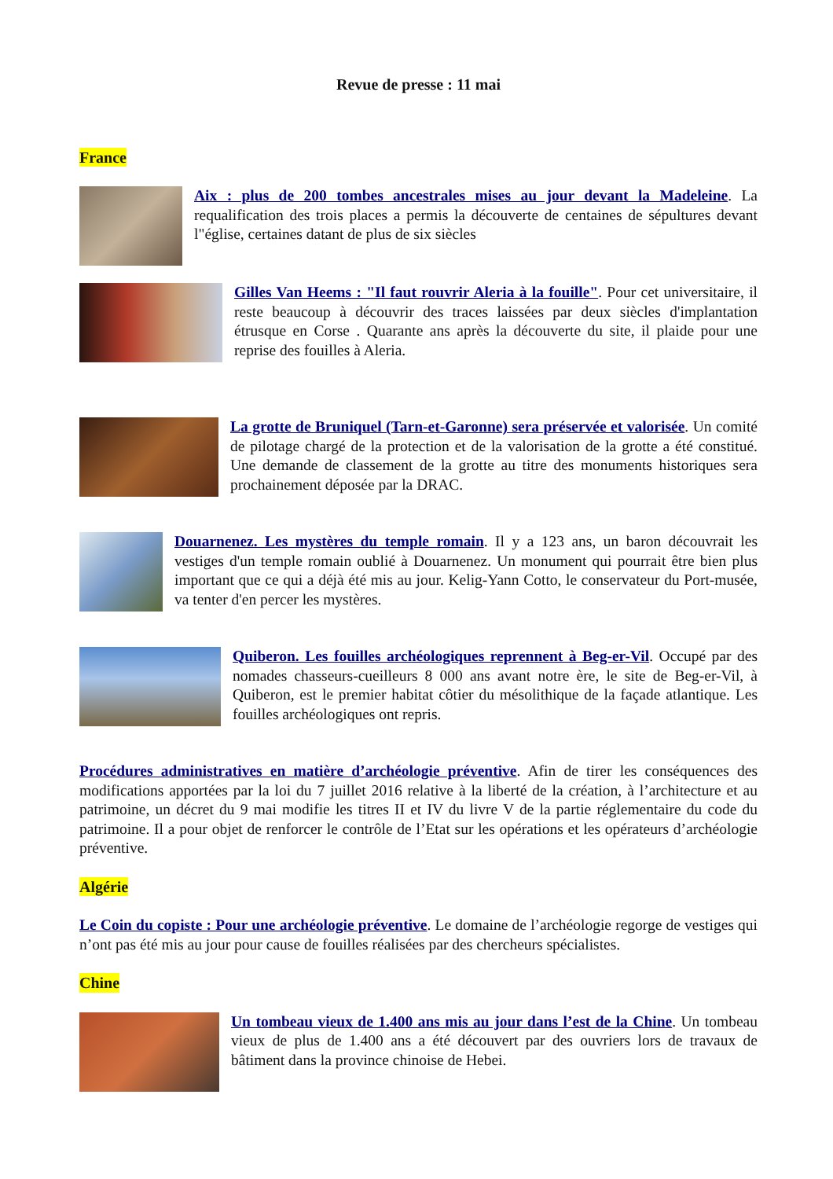Revue de presse : 11 mai
France
Aix : plus de 200 tombes ancestrales mises au jour devant la Madeleine. La requalification des trois places a permis la découverte de centaines de sépultures devant l"église, certaines datant de plus de six siècles
Gilles Van Heems : "Il faut rouvrir Aleria à la fouille". Pour cet universitaire, il reste beaucoup à découvrir des traces laissées par deux siècles d'implantation étrusque en Corse . Quarante ans après la découverte du site, il plaide pour une reprise des fouilles à Aleria.
La grotte de Bruniquel (Tarn-et-Garonne) sera préservée et valorisée. Un comité de pilotage chargé de la protection et de la valorisation de la grotte a été constitué. Une demande de classement de la grotte au titre des monuments historiques sera prochainement déposée par la DRAC.
Douarnenez. Les mystères du temple romain. Il y a 123 ans, un baron découvrait les vestiges d'un temple romain oublié à Douarnenez. Un monument qui pourrait être bien plus important que ce qui a déjà été mis au jour. Kelig-Yann Cotto, le conservateur du Port-musée, va tenter d'en percer les mystères.
Quiberon. Les fouilles archéologiques reprennent à Beg-er-Vil. Occupé par des nomades chasseurs-cueilleurs 8 000 ans avant notre ère, le site de Beg-er-Vil, à Quiberon, est le premier habitat côtier du mésolithique de la façade atlantique. Les fouilles archéologiques ont repris.
Procédures administratives en matière d’archéologie préventive. Afin de tirer les conséquences des modifications apportées par la loi du 7 juillet 2016 relative à la liberté de la création, à l’architecture et au patrimoine, un décret du 9 mai modifie les titres II et IV du livre V de la partie réglementaire du code du patrimoine. Il a pour objet de renforcer le contrôle de l’Etat sur les opérations et les opérateurs d’archéologie préventive.
Algérie
Le Coin du copiste : Pour une archéologie préventive. Le domaine de l’archéologie regorge de vestiges qui n’ont pas été mis au jour pour cause de fouilles réalisées par des chercheurs spécialistes.
Chine
Un tombeau vieux de 1.400 ans mis au jour dans l’est de la Chine. Un tombeau vieux de plus de 1.400 ans a été découvert par des ouvriers lors de travaux de bâtiment dans la province chinoise de Hebei.